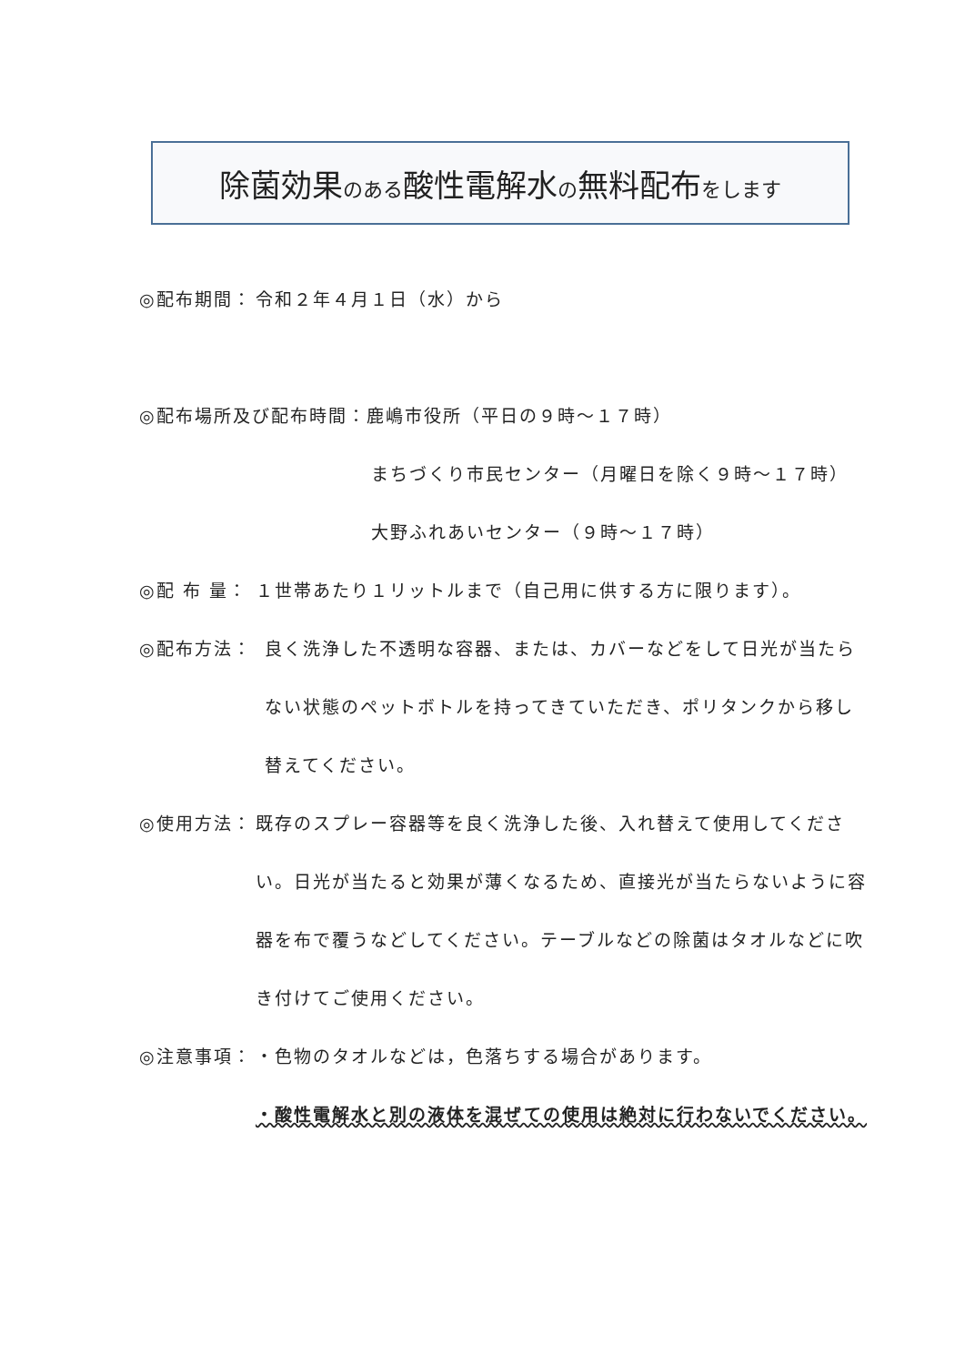除菌効果のある酸性電解水の無料配布をします
◎配布期間： 令和２年４月１日（水）から
◎配布場所及び配布時間：鹿嶋市役所（平日の９時～１７時）
まちづくり市民センター（月曜日を除く９時～１７時）
大野ふれあいセンター（９時～１７時）
◎配 布 量： １世帯あたり１リットルまで（自己用に供する方に限ります）。
◎配布方法： 良く洗浄した不透明な容器、または、カバーなどをして日光が当たらない状態のペットボトルを持ってきていただき、ポリタンクから移し替えてください。
◎使用方法： 既存のスプレー容器等を良く洗浄した後、入れ替えて使用してください。日光が当たると効果が薄くなるため、直接光が当たらないように容器を布で覆うなどしてください。テーブルなどの除菌はタオルなどに吹き付けてご使用ください。
◎注意事項： ・色物のタオルなどは，色落ちする場合があります。
・酸性電解水と別の液体を混ぜての使用は絶対に行わないでください。